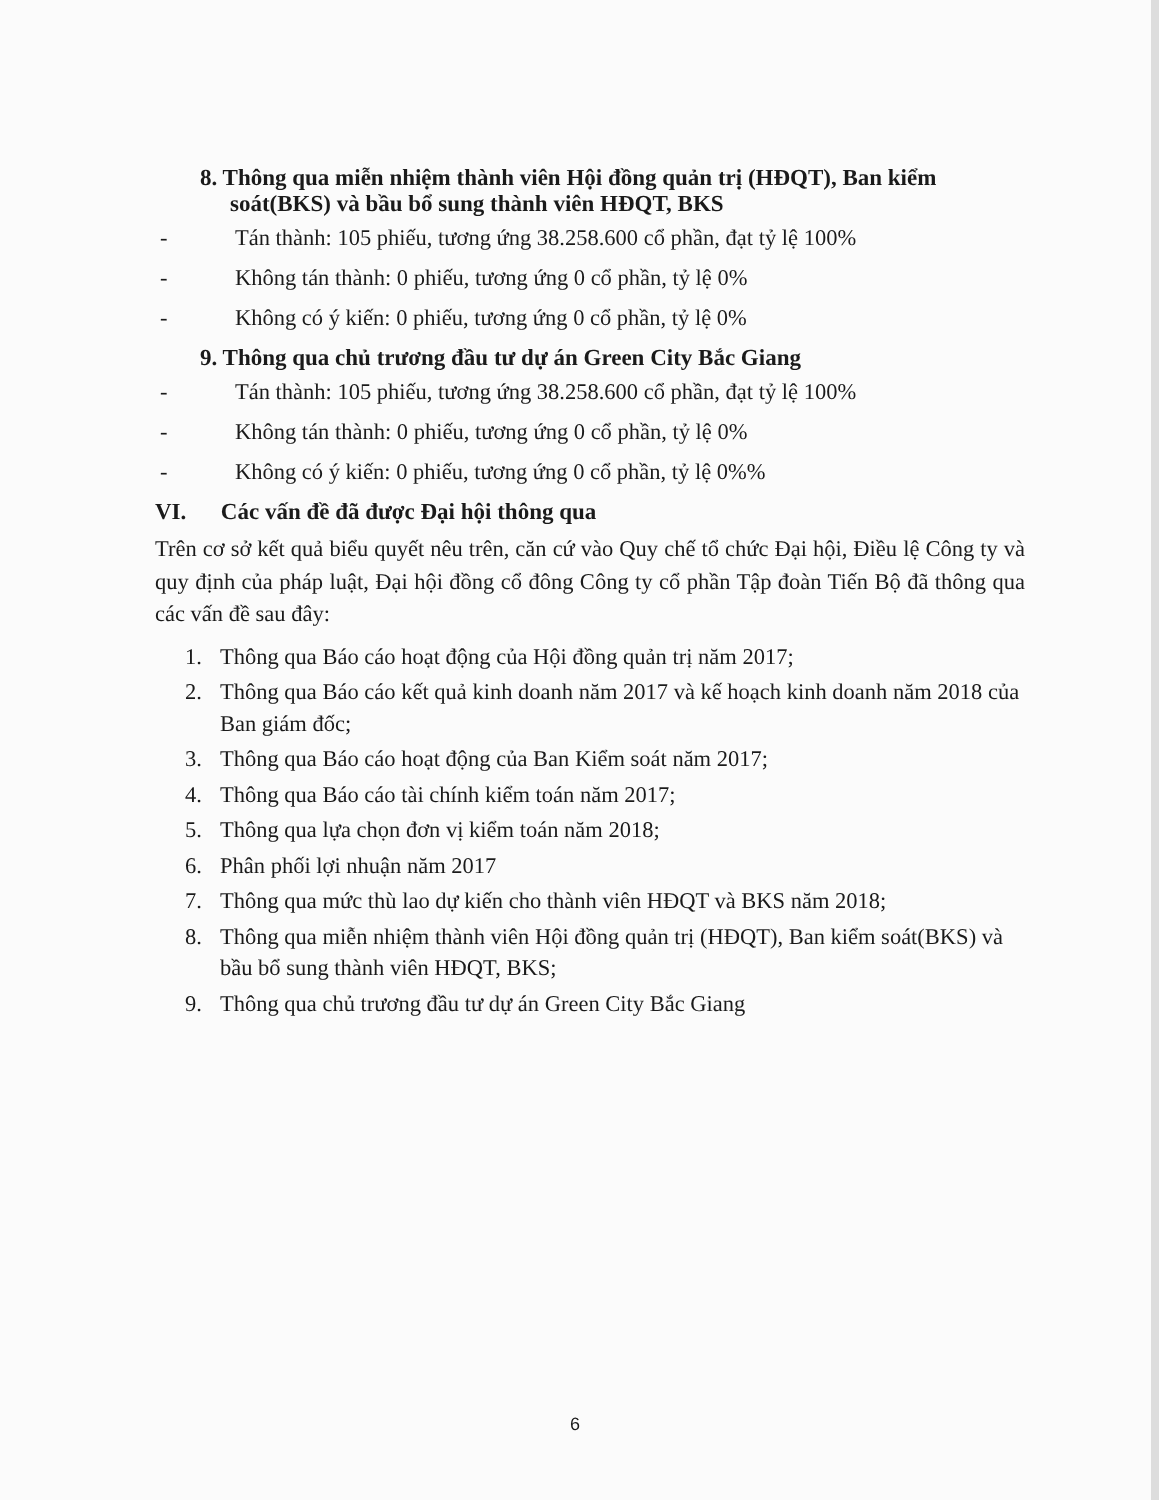8. Thông qua miễn nhiệm thành viên Hội đồng quản trị (HĐQT), Ban kiểm soát(BKS) và bầu bổ sung thành viên HĐQT, BKS
- Tán thành: 105 phiếu, tương ứng 38.258.600 cổ phần, đạt tỷ lệ 100%
- Không tán thành: 0 phiếu, tương ứng 0 cổ phần, tỷ lệ 0%
- Không có ý kiến: 0 phiếu, tương ứng 0 cổ phần, tỷ lệ 0%
9. Thông qua chủ trương đầu tư dự án Green City Bắc Giang
- Tán thành: 105 phiếu, tương ứng 38.258.600 cổ phần, đạt tỷ lệ 100%
- Không tán thành: 0 phiếu, tương ứng 0 cổ phần, tỷ lệ 0%
- Không có ý kiến: 0 phiếu, tương ứng 0 cổ phần, tỷ lệ 0%%
VI. Các vấn đề đã được Đại hội thông qua
Trên cơ sở kết quả biểu quyết nêu trên, căn cứ vào Quy chế tổ chức Đại hội, Điều lệ Công ty và quy định của pháp luật, Đại hội đồng cổ đông Công ty cổ phần Tập đoàn Tiến Bộ đã thông qua các vấn đề sau đây:
1. Thông qua Báo cáo hoạt động của Hội đồng quản trị năm 2017;
2. Thông qua Báo cáo kết quả kinh doanh năm 2017 và kế hoạch kinh doanh năm 2018 của Ban giám đốc;
3. Thông qua Báo cáo hoạt động của Ban Kiểm soát năm 2017;
4. Thông qua Báo cáo tài chính kiểm toán năm 2017;
5. Thông qua lựa chọn đơn vị kiểm toán năm 2018;
6. Phân phối lợi nhuận năm 2017
7. Thông qua mức thù lao dự kiến cho thành viên HĐQT và BKS năm 2018;
8. Thông qua miễn nhiệm thành viên Hội đồng quản trị (HĐQT), Ban kiểm soát(BKS) và bầu bổ sung thành viên HĐQT, BKS;
9. Thông qua chủ trương đầu tư dự án Green City Bắc Giang
6